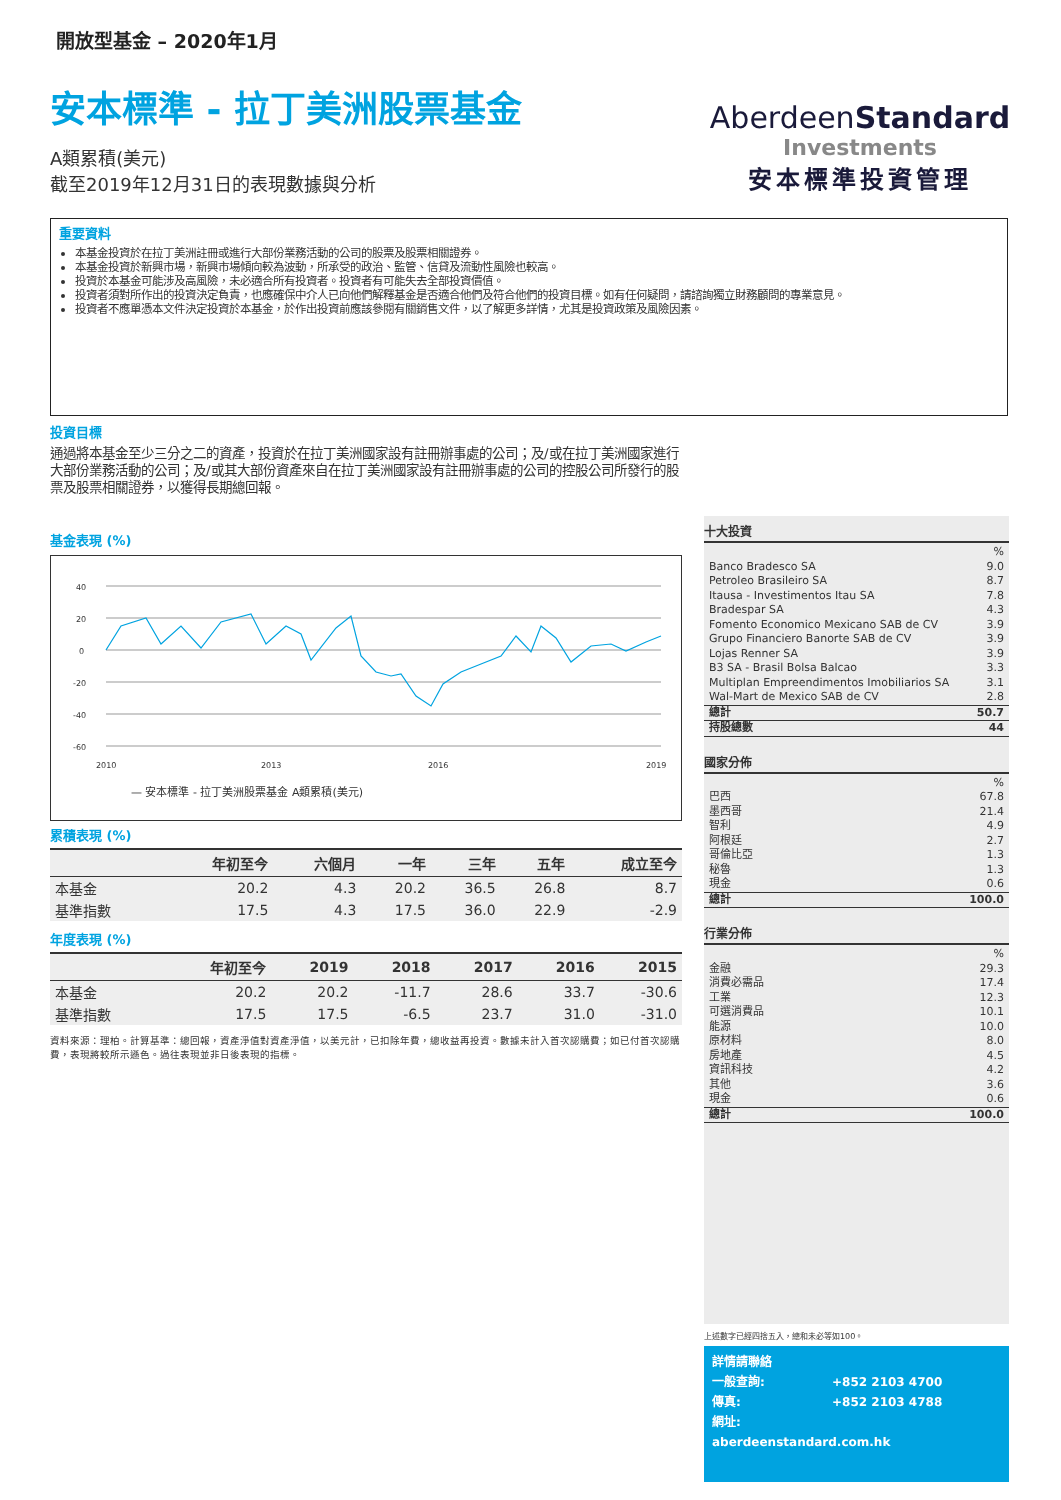開放型基金 – 2020年1月
安本標準 - 拉丁美洲股票基金
A類累積(美元)
截至2019年12月31日的表現數據與分析
Aberdeen Standard
Investments
安本標準投資管理
重要資料
本基金投資於在拉丁美洲註冊或進行大部份業務活動的公司的股票及股票相關證券。
本基金投資於新興市場，新興市場傾向較為波動，所承受的政治、監管、信貸及流動性風險也較高。
投資於本基金可能涉及高風險，未必適合所有投資者。投資者有可能失去全部投資價值。
投資者須對所作出的投資決定負責，也應確保中介人已向他們解釋基金是否適合他們及符合他們的投資目標。如有任何疑問，請諮詢獨立財務顧問的專業意見。
投資者不應單憑本文件決定投資於本基金，於作出投資前應該參閱有關銷售文件，以了解更多詳情，尤其是投資政策及風險因素。
投資目標
通過將本基金至少三分之二的資產，投資於在拉丁美洲國家設有註冊辦事處的公司；及/或在拉丁美洲國家進行大部份業務活動的公司；及/或其大部份資產來自在拉丁美洲國家設有註冊辦事處的公司的控股公司所發行的股票及股票相關證券，以獲得長期總回報。
基金表現 (%)
40
20
0
-20
-40
-60
2010
2013
2016
2019
— 安本標準 - 拉丁美洲股票基金 A類累積(美元)
累積表現 (%)
| | 年初至今 | 六個月 | 一年 | 三年 | 五年 | 成立至今 |
| --- | --- | --- | --- | --- | --- | --- |
| 本基金 | 20.2 | 4.3 | 20.2 | 36.5 | 26.8 | 8.7 |
| 基準指數 | 17.5 | 4.3 | 17.5 | 36.0 | 22.9 | -2.9 |
年度表現 (%)
| | 年初至今 | 2019 | 2018 | 2017 | 2016 | 2015 |
| --- | --- | --- | --- | --- | --- | --- |
| 本基金 | 20.2 | 20.2 | -11.7 | 28.6 | 33.7 | -30.6 |
| 基準指數 | 17.5 | 17.5 | -6.5 | 23.7 | 31.0 | -31.0 |
資料來源：理柏。計算基準：總回報，資產淨值對資產淨值，以美元計，已扣除年費，總收益再投資。數據未計入首次認購費；如已付首次認購費，表現將較所示遜色。過往表現並非日後表現的指標。
十大投資
| | % |
| Banco Bradesco SA | 9.0 |
| Petroleo Brasileiro SA | 8.7 |
| Itausa - Investimentos Itau SA | 7.8 |
| Bradespar SA | 4.3 |
| Fomento Economico Mexicano SAB de CV | 3.9 |
| Grupo Financiero Banorte SAB de CV | 3.9 |
| Lojas Renner SA | 3.9 |
| B3 SA - Brasil Bolsa Balcao | 3.3 |
| Multiplan Empreendimentos Imobiliarios SA | 3.1 |
| Wal-Mart de Mexico SAB de CV | 2.8 |
| 總計 | 50.7 |
| 持股總數 | 44 |
國家分佈
| | % |
| 巴西 | 67.8 |
| 墨西哥 | 21.4 |
| 智利 | 4.9 |
| 阿根廷 | 2.7 |
| 哥倫比亞 | 1.3 |
| 秘魯 | 1.3 |
| 現金 | 0.6 |
| 總計 | 100.0 |
行業分佈
| | % |
| 金融 | 29.3 |
| 消費必需品 | 17.4 |
| 工業 | 12.3 |
| 可選消費品 | 10.1 |
| 能源 | 10.0 |
| 原材料 | 8.0 |
| 房地產 | 4.5 |
| 資訊科技 | 4.2 |
| 其他 | 3.6 |
| 現金 | 0.6 |
| 總計 | 100.0 |
上述數字已經四捨五入，總和未必等如100。
詳情請聯絡
一般查詢: +852 2103 4700
傳真: +852 2103 4788
網址: aberdeenstandard.com.hk